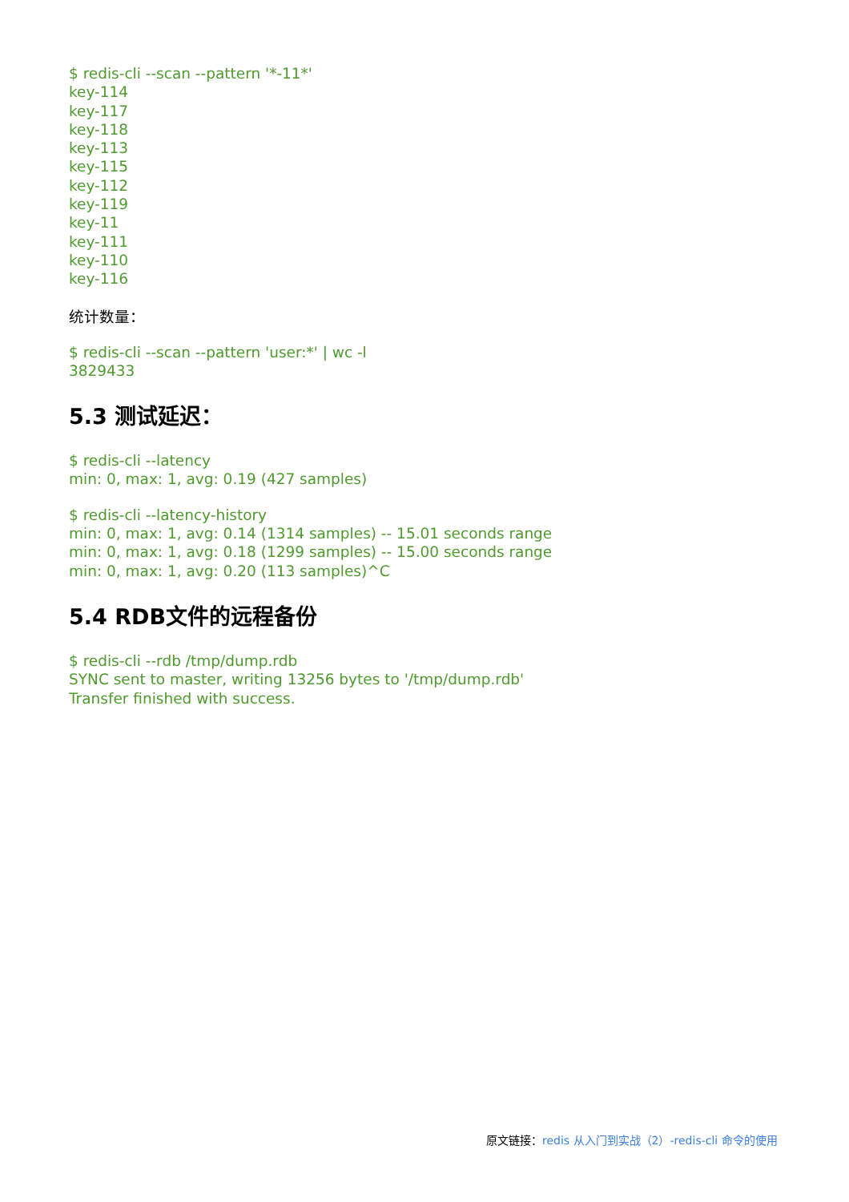$ redis-cli --scan --pattern '*-11*'
key-114
key-117
key-118
key-113
key-115
key-112
key-119
key-11
key-111
key-110
key-116
统计数量：
$ redis-cli --scan --pattern 'user:*' | wc -l
3829433
5.3 测试延迟：
$ redis-cli --latency
min: 0, max: 1, avg: 0.19 (427 samples)
$ redis-cli --latency-history
min: 0, max: 1, avg: 0.14 (1314 samples) -- 15.01 seconds range
min: 0, max: 1, avg: 0.18 (1299 samples) -- 15.00 seconds range
min: 0, max: 1, avg: 0.20 (113 samples)^C
5.4 RDB文件的远程备份
$ redis-cli --rdb /tmp/dump.rdb
SYNC sent to master, writing 13256 bytes to '/tmp/dump.rdb'
Transfer finished with success.
原文链接：redis 从入门到实战（2）-redis-cli 命令的使用